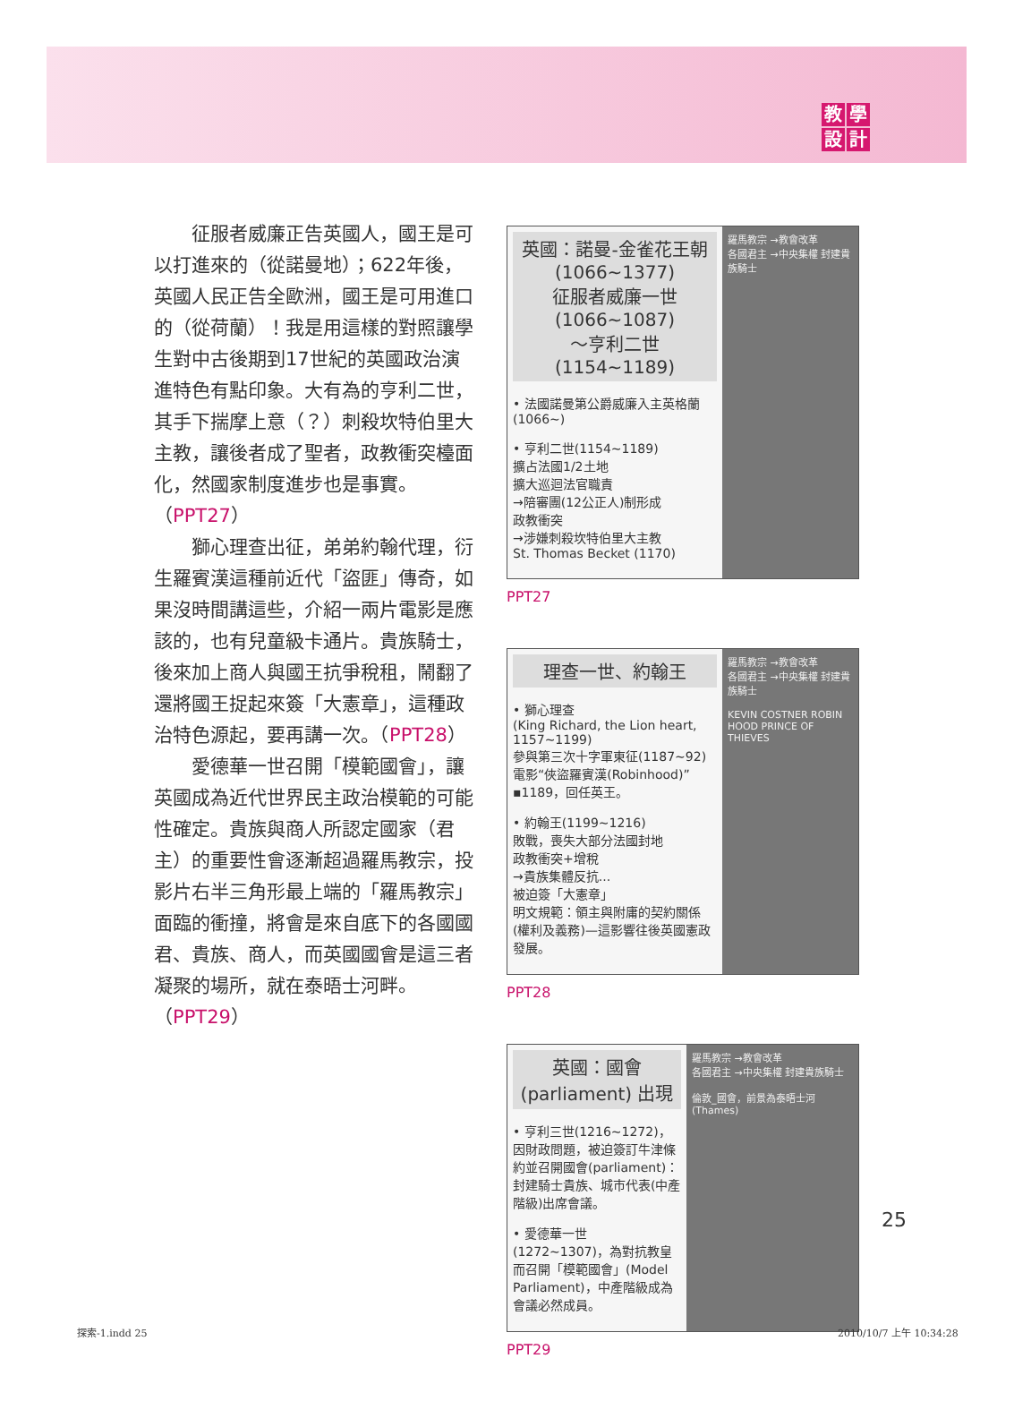教學設計
征服者威廉正告英國人，國王是可以打進來的（從諾曼地）；622年後，英國人民正告全歐洲，國王是可用進口的（從荷蘭）！我是用這樣的對照讓學生對中古後期到17世紀的英國政治演進特色有點印象。大有為的亨利二世，其手下揣摩上意（？）刺殺坎特伯里大主教，讓後者成了聖者，政教衝突檯面化，然國家制度進步也是事實。（PPT27）
獅心理查出征，弟弟約翰代理，衍生羅賓漢這種前近代「盜匪」傳奇，如果沒時間講這些，介紹一兩片電影是應該的，也有兒童級卡通片。貴族騎士，後來加上商人與國王抗爭稅租，鬧翻了還將國王捉起來簽「大憲章」，這種政治特色源起，要再講一次。（PPT28）
愛德華一世召開「模範國會」，讓英國成為近代世界民主政治模範的可能性確定。貴族與商人所認定國家（君主）的重要性會逐漸超過羅馬教宗，投影片右半三角形最上端的「羅馬教宗」面臨的衝撞，將會是來自底下的各國國君、貴族、商人，而英國國會是這三者凝聚的場所，就在泰晤士河畔。（PPT29）
英國：諾曼-金雀花王朝(1066~1377)
征服者威廉一世(1066~1087)
～亨利二世(1154~1189)
• 法國諾曼第公爵威廉入主英格蘭(1066~)
• 亨利二世(1154~1189)
擴占法國1/2土地
擴大巡迴法官職責
→陪審團(12公正人)制形成
政教衝突
→涉嫌刺殺坎特伯里大主教
St. Thomas Becket (1170)
羅馬教宗 →教會改革
各國君主 →中央集權 封建貴族騎士
PPT27
理查一世、約翰王
• 獅心理查
(King Richard, the Lion heart, 1157~1199)
參與第三次十字軍東征(1187~92)
電影“俠盜羅賓漢(Robinhood)”
▪1189，回任英王。
• 約翰王(1199~1216)
敗戰，喪失大部分法國封地
政教衝突+增稅
→貴族集體反抗...
被迫簽「大憲章」
明文規範：領主與附庸的契約關係(權利及義務)—這影響往後英國憲政發展。
羅馬教宗 →教會改革
各國君主 →中央集權 封建貴族騎士
KEVIN COSTNER ROBIN HOOD PRINCE OF THIEVES
PPT28
英國：國會
(parliament) 出現
• 亨利三世(1216~1272)，因財政問題，被迫簽訂牛津條約並召開國會(parliament)：封建騎士貴族、城市代表(中產階級)出席會議。
• 愛德華一世(1272~1307)，為對抗教皇而召開「模範國會」(Model Parliament)，中產階級成為會議必然成員。
羅馬教宗 →教會改革
各國君主 →中央集權 封建貴族騎士
倫敦_國會，前景為泰晤士河(Thames)
PPT29
25
探索-1.indd 25 2010/10/7 上午 10:34:28